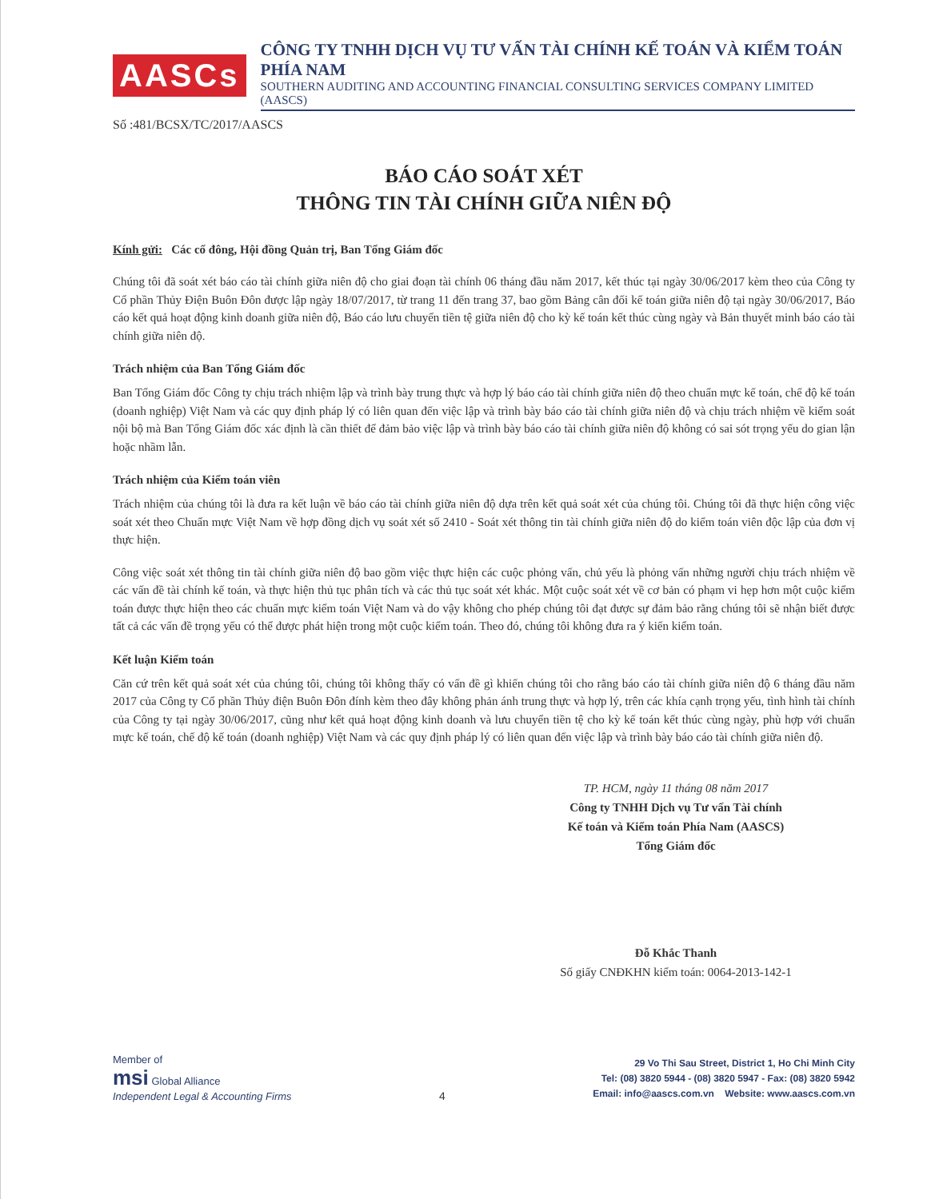AASCs
CÔNG TY TNHH DỊCH VỤ TƯ VẤN TÀI CHÍNH KẾ TOÁN VÀ KIỂM TOÁN PHÍA NAM
SOUTHERN AUDITING AND ACCOUNTING FINANCIAL CONSULTING SERVICES COMPANY LIMITED (AASCS)
Số :481/BCSX/TC/2017/AASCS
BÁO CÁO SOÁT XÉT
THÔNG TIN TÀI CHÍNH GIỮA NIÊN ĐỘ
Kính gửi: Các cổ đông, Hội đồng Quản trị, Ban Tổng Giám đốc
Chúng tôi đã soát xét báo cáo tài chính giữa niên độ cho giai đoạn tài chính 06 tháng đầu năm 2017, kết thúc tại ngày 30/06/2017 kèm theo của Công ty Cổ phần Thủy Điện Buôn Đôn được lập ngày 18/07/2017, từ trang 11 đến trang 37, bao gồm Bảng cân đối kế toán giữa niên độ tại ngày 30/06/2017, Báo cáo kết quả hoạt động kinh doanh giữa niên độ, Báo cáo lưu chuyển tiền tệ giữa niên độ cho kỳ kế toán kết thúc cùng ngày và Bản thuyết minh báo cáo tài chính giữa niên độ.
Trách nhiệm của Ban Tổng Giám đốc
Ban Tổng Giám đốc Công ty chịu trách nhiệm lập và trình bày trung thực và hợp lý báo cáo tài chính giữa niên độ theo chuẩn mực kế toán, chế độ kế toán (doanh nghiệp) Việt Nam và các quy định pháp lý có liên quan đến việc lập và trình bày báo cáo tài chính giữa niên độ và chịu trách nhiệm về kiểm soát nội bộ mà Ban Tổng Giám đốc xác định là cần thiết để đảm bảo việc lập và trình bày báo cáo tài chính giữa niên độ không có sai sót trọng yếu do gian lận hoặc nhầm lẫn.
Trách nhiệm của Kiểm toán viên
Trách nhiệm của chúng tôi là đưa ra kết luận về báo cáo tài chính giữa niên độ dựa trên kết quả soát xét của chúng tôi. Chúng tôi đã thực hiện công việc soát xét theo Chuẩn mực Việt Nam về hợp đồng dịch vụ soát xét số 2410 - Soát xét thông tin tài chính giữa niên độ do kiểm toán viên độc lập của đơn vị thực hiện.
Công việc soát xét thông tin tài chính giữa niên độ bao gồm việc thực hiện các cuộc phỏng vấn, chủ yếu là phỏng vấn những người chịu trách nhiệm về các vấn đề tài chính kế toán, và thực hiện thủ tục phân tích và các thủ tục soát xét khác. Một cuộc soát xét về cơ bản có phạm vi hẹp hơn một cuộc kiểm toán được thực hiện theo các chuẩn mực kiểm toán Việt Nam và do vậy không cho phép chúng tôi đạt được sự đảm bảo rằng chúng tôi sẽ nhận biết được tất cả các vấn đề trọng yếu có thể được phát hiện trong một cuộc kiểm toán. Theo đó, chúng tôi không đưa ra ý kiến kiểm toán.
Kết luận Kiểm toán
Căn cứ trên kết quả soát xét của chúng tôi, chúng tôi không thấy có vấn đề gì khiến chúng tôi cho rằng báo cáo tài chính giữa niên độ 6 tháng đầu năm 2017 của Công ty Cổ phần Thủy điện Buôn Đôn đính kèm theo đây không phản ánh trung thực và hợp lý, trên các khía cạnh trọng yếu, tình hình tài chính của Công ty tại ngày 30/06/2017, cũng như kết quả hoạt động kinh doanh và lưu chuyển tiền tệ cho kỳ kế toán kết thúc cùng ngày, phù hợp với chuẩn mực kế toán, chế độ kế toán (doanh nghiệp) Việt Nam và các quy định pháp lý có liên quan đến việc lập và trình bày báo cáo tài chính giữa niên độ.
TP. HCM, ngày 11 tháng 08 năm 2017
Công ty TNHH Dịch vụ Tư vấn Tài chính
Kế toán và Kiểm toán Phía Nam (AASCS)
Tổng Giám đốc
Đỗ Khắc Thanh
Số giấy CNĐKHN kiểm toán: 0064-2013-142-1
Member of
msi Global Alliance
Independent Legal & Accounting Firms
4
29 Vo Thi Sau Street, District 1, Ho Chi Minh City
Tel: (08) 3820 5944 - (08) 3820 5947 - Fax: (08) 3820 5942
Email: info@aascs.com.vn Website: www.aascs.com.vn